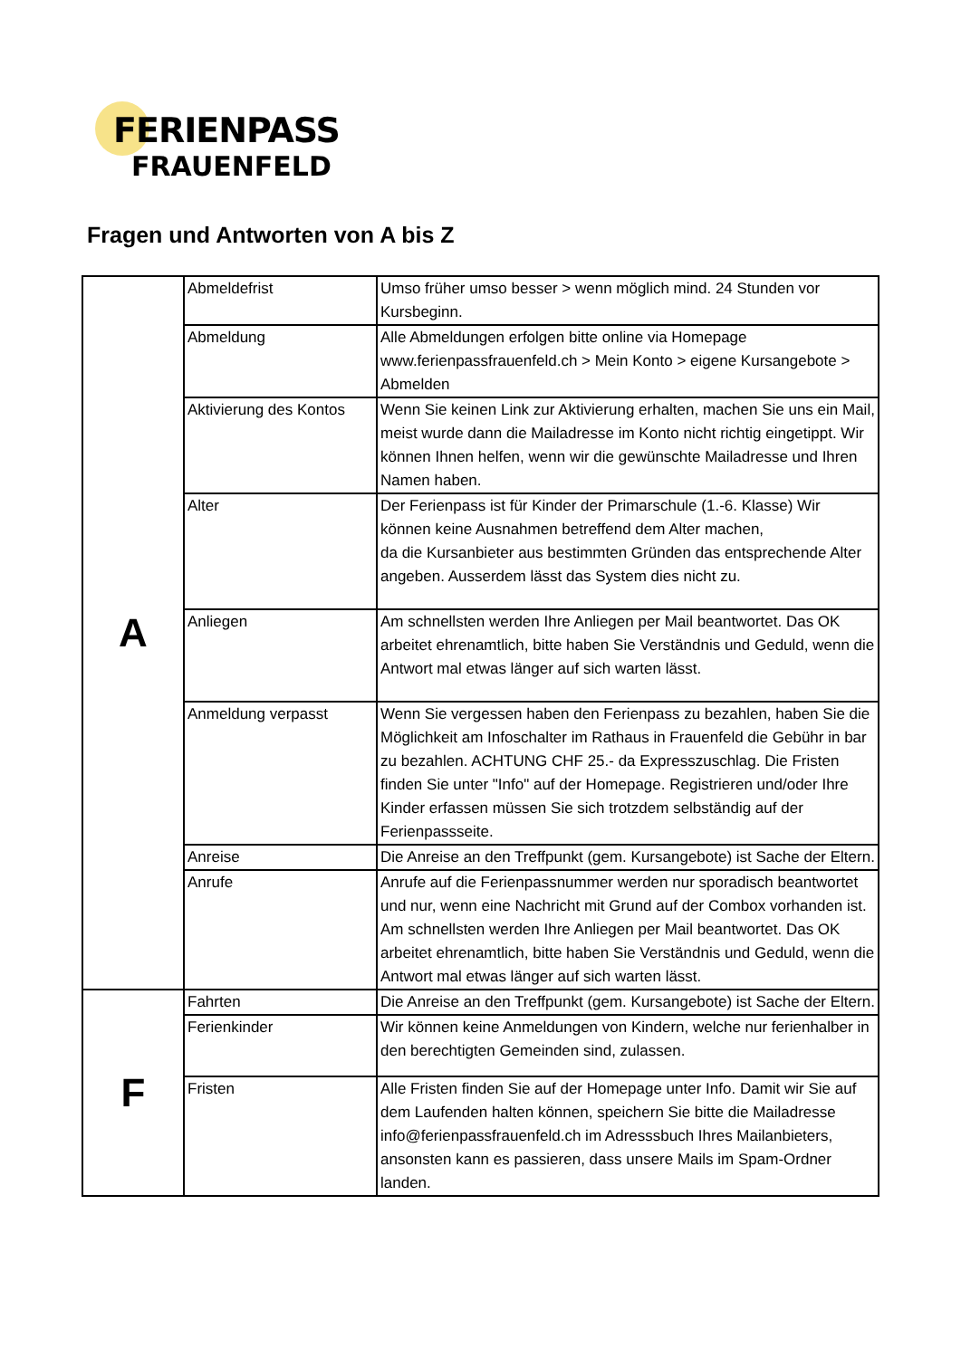FERIENPASS
FRAUENFELD
Fragen und Antworten von A bis Z
| A | Abmeldefrist | Umso früher umso besser > wenn möglich mind. 24 Stunden vor Kursbeginn. |
| | Abmeldung | Alle Abmeldungen erfolgen bitte online via Homepage www.ferienpassfrauenfeld.ch > Mein Konto > eigene Kursangebote > Abmelden |
| | Aktivierung des Kontos | Wenn Sie keinen Link zur Aktivierung erhalten, machen Sie uns ein Mail, meist wurde dann die Mailadresse im Konto nicht richtig eingetippt. Wir können Ihnen helfen, wenn wir die gewünschte Mailadresse und Ihren Namen haben. |
| | Alter | Der Ferienpass ist für Kinder der Primarschule (1.-6. Klasse) Wir können keine Ausnahmen betreffend dem Alter machen, da die Kursanbieter aus bestimmten Gründen das entsprechende Alter angeben. Ausserdem lässt das System dies nicht zu. |
| | Anliegen | Am schnellsten werden Ihre Anliegen per Mail beantwortet. Das OK arbeitet ehrenamtlich, bitte haben Sie Verständnis und Geduld, wenn die Antwort mal etwas länger auf sich warten lässt. |
| | Anmeldung verpasst | Wenn Sie vergessen haben den Ferienpass zu bezahlen, haben Sie die Möglichkeit am Infoschalter im Rathaus in Frauenfeld die Gebühr in bar zu bezahlen. ACHTUNG CHF 25.- da Expresszuschlag. Die Fristen finden Sie unter "Info" auf der Homepage. Registrieren und/oder Ihre Kinder erfassen müssen Sie sich trotzdem selbständig auf der Ferienpassseite. |
| | Anreise | Die Anreise an den Treffpunkt (gem. Kursangebote) ist Sache der Eltern. |
| | Anrufe | Anrufe auf die Ferienpassnummer werden nur sporadisch beantwortet und nur, wenn eine Nachricht mit Grund auf der Combox vorhanden ist. Am schnellsten werden Ihre Anliegen per Mail beantwortet. Das OK arbeitet ehrenamtlich, bitte haben Sie Verständnis und Geduld, wenn die Antwort mal etwas länger auf sich warten lässt. |
| F | Fahrten | Die Anreise an den Treffpunkt (gem. Kursangebote) ist Sache der Eltern. |
| | Ferienkinder | Wir können keine Anmeldungen von Kindern, welche nur ferienhalber in den berechtigten Gemeinden sind, zulassen. |
| | Fristen | Alle Fristen finden Sie auf der Homepage unter Info. Damit wir Sie auf dem Laufenden halten können, speichern Sie bitte die Mailadresse info@ferienpassfrauenfeld.ch im Adresssbuch Ihres Mailanbieters, ansonsten kann es passieren, dass unsere Mails im Spam-Ordner landen. |